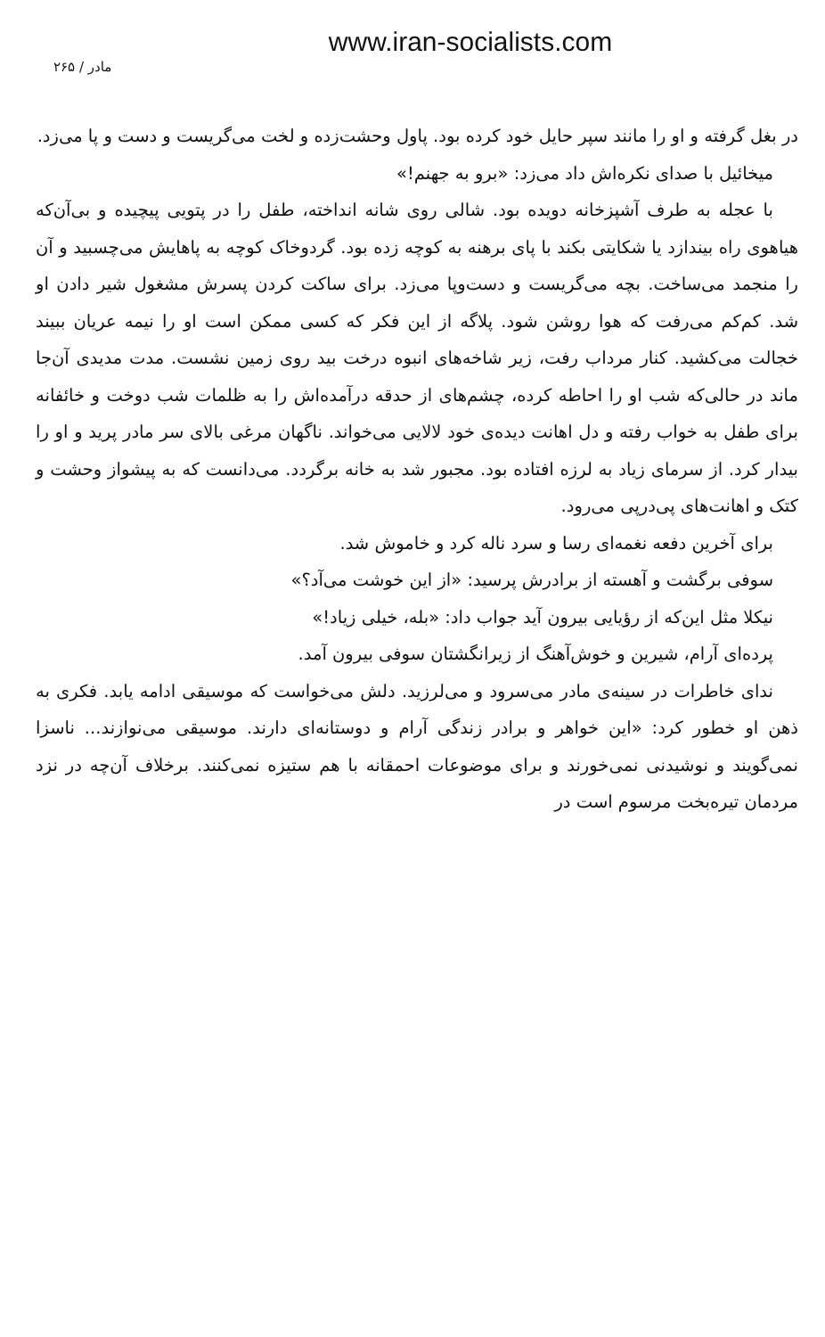www.iran-socialists.com
مادر / ۲۶۵
در بغل گرفته و او را مانند سپر حایل خود کرده بود. پاول وحشت‌زده و لخت می‌گریست و دست و پا می‌زد.
میخائیل با صدای نکره‌اش داد می‌زد: «برو به جهنم!»
با عجله به طرف آشپزخانه دویده بود. شالی روی شانه انداخته، طفل را در پتویی پیچیده و بی‌آن‌که هیاهوی راه بیندازد یا شکایتی بکند با پای برهنه به کوچه زده بود. گردوخاک کوچه به پاهایش می‌چسبید و آن را منجمد می‌ساخت. بچه می‌گریست و دست‌وپا می‌زد. برای ساکت کردن پسرش مشغول شیر دادن او شد. کم‌کم می‌رفت که هوا روشن شود. پلاگه از این فکر که کسی ممکن است او را نیمه عریان ببیند خجالت می‌کشید. کنار مرداب رفت، زیر شاخه‌های انبوه درخت بید روی زمین نشست. مدت مدیدی آن‌جا ماند در حالی‌که شب او را احاطه کرده، چشم‌های از حدقه درآمده‌اش را به ظلمات شب دوخت و خائفانه برای طفل به خواب رفته و دل اهانت دیده‌ی خود لالایی می‌خواند. ناگهان مرغی بالای سر مادر پرید و او را بیدار کرد. از سرمای زیاد به لرزه افتاده بود. مجبور شد به خانه برگردد. می‌دانست که به پیشواز وحشت و کتک و اهانت‌های پی‌درپی می‌رود.
برای آخرین دفعه نغمه‌ای رسا و سرد ناله کرد و خاموش شد.
سوفی برگشت و آهسته از برادرش پرسید: «از این خوشت می‌آد؟»
نیکلا مثل این‌که از رؤیایی بیرون آید جواب داد: «بله، خیلی زیاد!»
پرده‌ای آرام، شیرین و خوش‌آهنگ از زیرانگشتان سوفی بیرون آمد.
ندای خاطرات در سینه‌ی مادر می‌سرود و می‌لرزید. دلش می‌خواست که موسیقی ادامه یابد. فکری به ذهن او خطور کرد: «این خواهر و برادر زندگی آرام و دوستانه‌ای دارند. موسیقی می‌نوازند... ناسزا نمی‌گویند و نوشیدنی نمی‌خورند و برای موضوعات احمقانه با هم ستیزه نمی‌کنند. برخلاف آن‌چه در نزد مردمان تیره‌بخت مرسوم است در